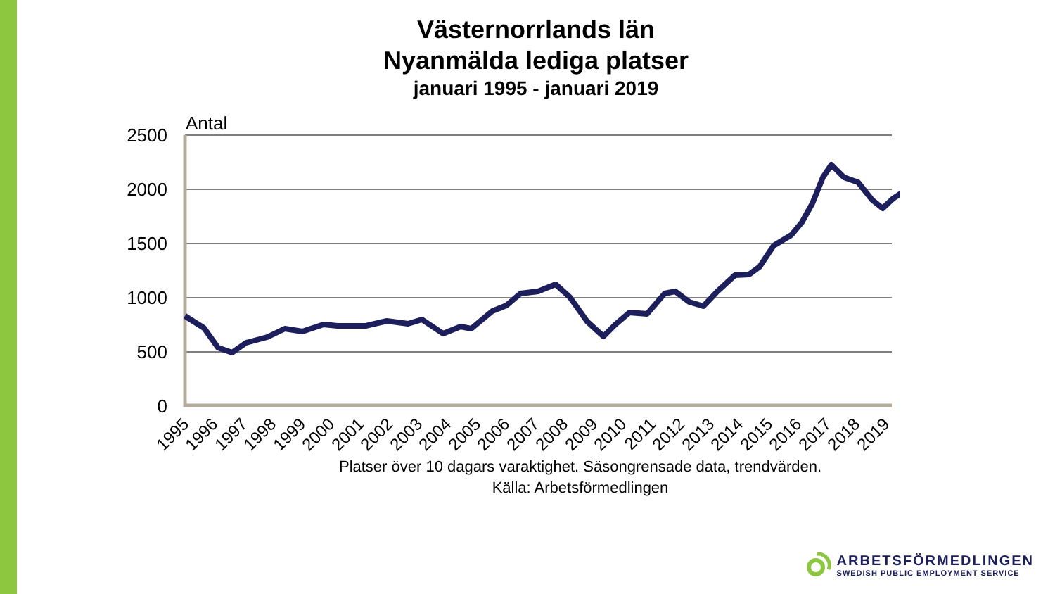Västernorrlands län
Nyanmälda lediga platser
januari 1995 - januari 2019
Antal
2500
2000
1500
1000
500
0
1995
1996
1997
1998
1999
2000
2001
2002
2003
2004
2005
2006
2007
2008
2009
2010
2011
2012
2013
2014
2015
2016
2017
2018
2019
Platser över 10 dagars varaktighet. Säsongrensade data, trendvärden.
Källa: Arbetsförmedlingen
ARBETSFÖRMEDLINGEN
SWEDISH PUBLIC EMPLOYMENT SERVICE